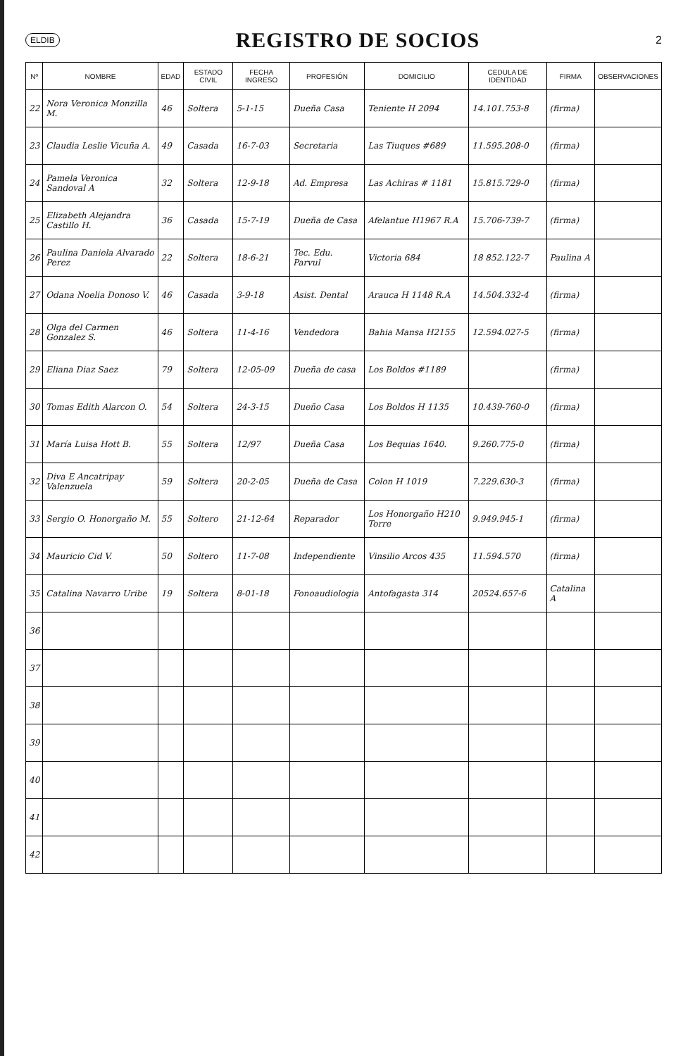ELDIB
REGISTRO DE SOCIOS
2
| Nº | NOMBRE | EDAD | ESTADO CIVIL | FECHA INGRESO | PROFESIÓN | DOMICILIO | CEDULA DE IDENTIDAD | FIRMA | OBSERVACIONES |
| --- | --- | --- | --- | --- | --- | --- | --- | --- | --- |
| 22 | Nora Veronica Monzilla M. | 46 | Soltera | 5-1-15 | Dueña Casa | Teniente H 2094 | 14.101.753-8 | (firma) | |
| 23 | Claudia Leslie Vicuña A. | 49 | Casada | 16-7-03 | Secretaria | Las Tiuques #689 | 11.595.208-0 | (firma) | |
| 24 | Pamela Veronica Sandoval A | 32 | Soltera | 12-9-18 | Ad. Empresa | Las Achiras # 1181 | 15.815.729-0 | (firma) | |
| 25 | Elizabeth Alejandra Castillo H. | 36 | Casada | 15-7-19 | Dueña de Casa | Afelantue H1967 R.A | 15.706-739-7 | (firma) | |
| 26 | Paulina Daniela Alvarado Perez | 22 | Soltera | 18-6-21 | Tec. Edu. Parvul | Victoria 684 | 18 852.122-7 | Paulina A | |
| 27 | Odana Noelia Donoso V. | 46 | Casada | 3-9-18 | Asist. Dental | Arauca H 1148 R.A | 14.504.332-4 | (firma) | |
| 28 | Olga del Carmen Gonzalez S. | 46 | Soltera | 11-4-16 | Vendedora | Bahia Mansa H2155 | 12.594.027-5 | (firma) | |
| 29 | Eliana Diaz Saez | 79 | Soltera | 12-05-09 | Dueña de casa | Los Boldos #1189 | | (firma) | |
| 30 | Tomas Edith Alarcon O. | 54 | Soltera | 24-3-15 | Dueño Casa | Los Boldos H 1135 | 10.439-760-0 | (firma) | |
| 31 | María Luisa Hott B. | 55 | Soltera | 12/97 | Dueña Casa | Los Bequias 1640. | 9.260.775-0 | (firma) | |
| 32 | Diva E Ancatripay Valenzuela | 59 | Soltera | 20-2-05 | Dueña de Casa | Colon H 1019 | 7.229.630-3 | (firma) | |
| 33 | Sergio O. Honorgaño M. | 55 | Soltero | 21-12-64 | Reparador | Los Honorgaño H210 Torre | 9.949.945-1 | (firma) | |
| 34 | Mauricio Cid V. | 50 | Soltero | 11-7-08 | Independiente | Vinsilio Arcos 435 | 11.594.570 | (firma) | |
| 35 | Catalina Navarro Uribe | 19 | Soltera | 8-01-18 | Fonoaudiologia | Antofagasta 314 | 20524.657-6 | Catalina A | |
| 36 | | | | | | | | | |
| 37 | | | | | | | | | |
| 38 | | | | | | | | | |
| 39 | | | | | | | | | |
| 40 | | | | | | | | | |
| 41 | | | | | | | | | |
| 42 | | | | | | | | | |